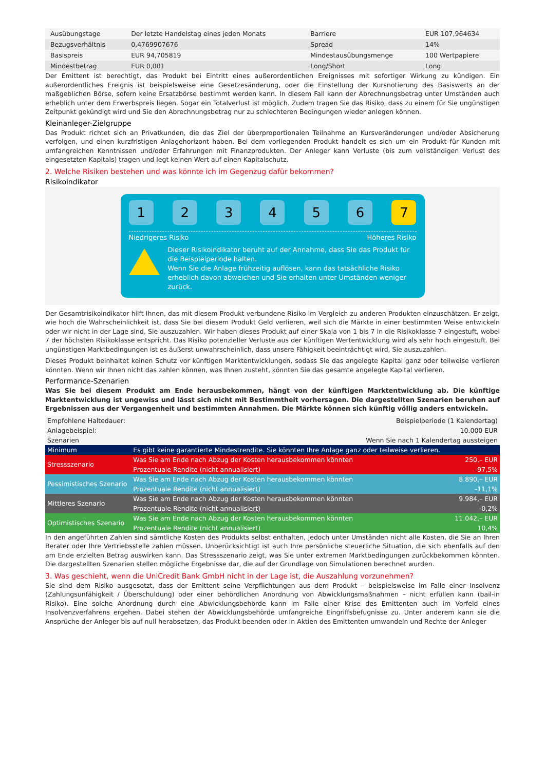| Ausübungstage | Der letzte Handelstag eines jeden Monats | Barriere | EUR 107,964634 |
| Bezugsverhältnis | 0,4769907676 | Spread | 14% |
| Basispreis | EUR 94,705819 | Mindestausübungsmenge | 100 Wertpapiere |
| Mindestbetrag | EUR 0,001 | Long/Short | Long |
Der Emittent ist berechtigt, das Produkt bei Eintritt eines außerordentlichen Ereignisses mit sofortiger Wirkung zu kündigen. Ein außerordentliches Ereignis ist beispielsweise eine Gesetzesänderung, oder die Einstellung der Kursnotierung des Basiswerts an der maßgeblichen Börse, sofern keine Ersatzbörse bestimmt werden kann. In diesem Fall kann der Abrechnungsbetrag unter Umständen auch erheblich unter dem Erwerbspreis liegen. Sogar ein Totalverlust ist möglich. Zudem tragen Sie das Risiko, dass zu einem für Sie ungünstigen Zeitpunkt gekündigt wird und Sie den Abrechnungsbetrag nur zu schlechteren Bedingungen wieder anlegen können.
Kleinanleger-Zielgruppe
Das Produkt richtet sich an Privatkunden, die das Ziel der überproportionalen Teilnahme an Kursveränderungen und/oder Absicherung verfolgen, und einen kurzfristigen Anlagehorizont haben. Bei dem vorliegenden Produkt handelt es sich um ein Produkt für Kunden mit umfangreichen Kenntnissen und/oder Erfahrungen mit Finanzprodukten. Der Anleger kann Verluste (bis zum vollständigen Verlust des eingesetzten Kapitals) tragen und legt keinen Wert auf einen Kapitalschutz.
2. Welche Risiken bestehen und was könnte ich im Gegenzug dafür bekommen?
Risikoindikator
1 2 3 4 5 6 7
Niedrigeres Risiko Höheres Risiko
Dieser Risikoindikator beruht auf der Annahme, dass Sie das Produkt für die Beispielperiode halten.
Wenn Sie die Anlage frühzeitig auflösen, kann das tatsächliche Risiko erheblich davon abweichen und Sie erhalten unter Umständen weniger zurück.
Der Gesamtrisikoindikator hilft Ihnen, das mit diesem Produkt verbundene Risiko im Vergleich zu anderen Produkten einzuschätzen. Er zeigt, wie hoch die Wahrscheinlichkeit ist, dass Sie bei diesem Produkt Geld verlieren, weil sich die Märkte in einer bestimmten Weise entwickeln oder wir nicht in der Lage sind, Sie auszuzahlen. Wir haben dieses Produkt auf einer Skala von 1 bis 7 in die Risikoklasse 7 eingestuft, wobei 7 der höchsten Risikoklasse entspricht. Das Risiko potenzieller Verluste aus der künftigen Wertentwicklung wird als sehr hoch eingestuft. Bei ungünstigen Marktbedingungen ist es äußerst unwahrscheinlich, dass unsere Fähigkeit beeinträchtigt wird, Sie auszuzahlen.
Dieses Produkt beinhaltet keinen Schutz vor künftigen Marktentwicklungen, sodass Sie das angelegte Kapital ganz oder teilweise verlieren könnten. Wenn wir Ihnen nicht das zahlen können, was Ihnen zusteht, könnten Sie das gesamte angelegte Kapital verlieren.
Performance-Szenarien
Was Sie bei diesem Produkt am Ende herausbekommen, hängt von der künftigen Marktentwicklung ab. Die künftige Marktentwicklung ist ungewiss und lässt sich nicht mit Bestimmtheit vorhersagen. Die dargestellten Szenarien beruhen auf Ergebnissen aus der Vergangenheit und bestimmten Annahmen. Die Märkte können sich künftig völlig anders entwickeln.
| Empfohlene Haltedauer: | | Beispielperiode (1 Kalendertag) |
| Anlagebeispiel: | | 10.000 EUR |
| Szenarien | | Wenn Sie nach 1 Kalendertag aussteigen |
| Minimum | Es gibt keine garantierte Mindestrendite. Sie könnten Ihre Anlage ganz oder teilweise verlieren. | |
| Stressszenario | Was Sie am Ende nach Abzug der Kosten herausbekommen könnten | 250,– EUR |
| | Prozentuale Rendite (nicht annualisiert) | -97,5% |
| Pessimistisches Szenario | Was Sie am Ende nach Abzug der Kosten herausbekommen könnten | 8.890,– EUR |
| | Prozentuale Rendite (nicht annualisiert) | -11,1% |
| Mittleres Szenario | Was Sie am Ende nach Abzug der Kosten herausbekommen könnten | 9.984,– EUR |
| | Prozentuale Rendite (nicht annualisiert) | -0,2% |
| Optimistisches Szenario | Was Sie am Ende nach Abzug der Kosten herausbekommen könnten | 11.042,– EUR |
| | Prozentuale Rendite (nicht annualisiert) | 10,4% |
In den angeführten Zahlen sind sämtliche Kosten des Produkts selbst enthalten, jedoch unter Umständen nicht alle Kosten, die Sie an Ihren Berater oder Ihre Vertriebsstelle zahlen müssen. Unberücksichtigt ist auch Ihre persönliche steuerliche Situation, die sich ebenfalls auf den am Ende erzielten Betrag auswirken kann. Das Stressszenario zeigt, was Sie unter extremen Marktbedingungen zurückbekommen könnten. Die dargestellten Szenarien stellen mögliche Ergebnisse dar, die auf der Grundlage von Simulationen berechnet wurden.
3. Was geschieht, wenn die UniCredit Bank GmbH nicht in der Lage ist, die Auszahlung vorzunehmen?
Sie sind dem Risiko ausgesetzt, dass der Emittent seine Verpflichtungen aus dem Produkt – beispielsweise im Falle einer Insolvenz (Zahlungsunfähigkeit / Überschuldung) oder einer behördlichen Anordnung von Abwicklungsmaßnahmen – nicht erfüllen kann (bail-in Risiko). Eine solche Anordnung durch eine Abwicklungsbehörde kann im Falle einer Krise des Emittenten auch im Vorfeld eines Insolvenzverfahrens ergehen. Dabei stehen der Abwicklungsbehörde umfangreiche Eingriffsbefugnisse zu. Unter anderem kann sie die Ansprüche der Anleger bis auf null herabsetzen, das Produkt beenden oder in Aktien des Emittenten umwandeln und Rechte der Anleger